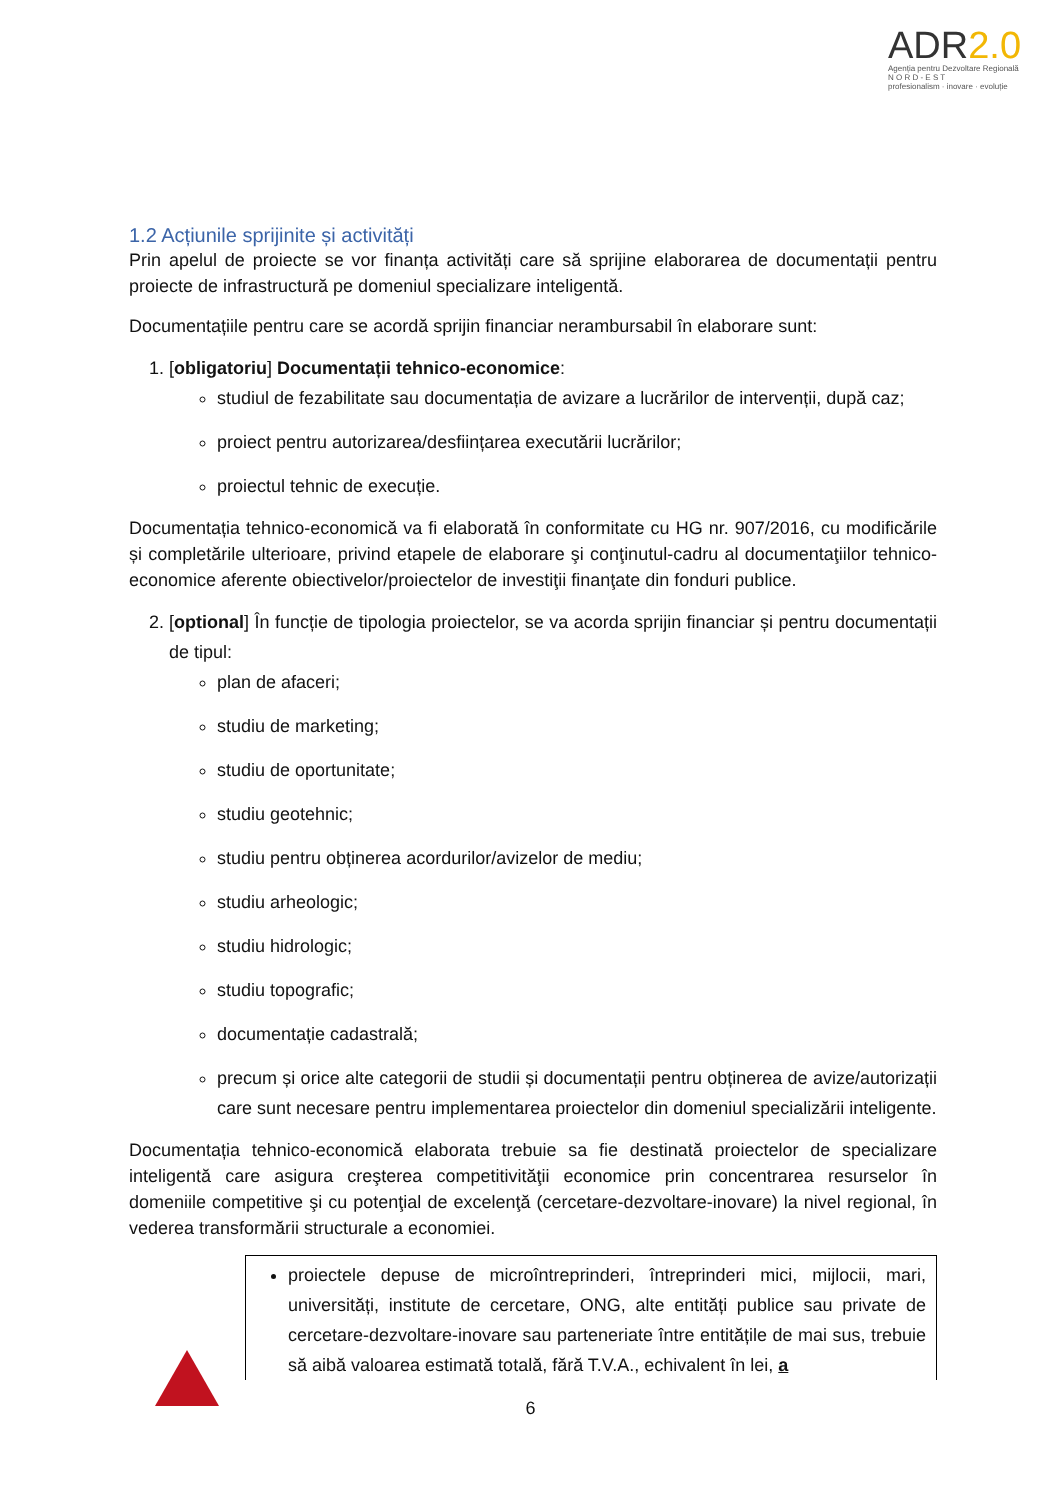ADR2.0
Agenția pentru Dezvoltare Regională
N O R D - E S T
profesionalism · inovare · evoluție
1.2 Acțiunile sprijinite și activități
Prin apelul de proiecte se vor finanța activități care să sprijine elaborarea de documentații pentru proiecte de infrastructură pe domeniul specializare inteligentă.
Documentațiile pentru care se acordă sprijin financiar nerambursabil în elaborare sunt:
1. [obligatoriu] Documentații tehnico-economice:
studiul de fezabilitate sau documentația de avizare a lucrărilor de intervenții, după caz;
proiect pentru autorizarea/desființarea executării lucrărilor;
proiectul tehnic de execuție.
Documentația tehnico-economică va fi elaborată în conformitate cu HG nr. 907/2016, cu modificările și completările ulterioare, privind etapele de elaborare şi conţinutul-cadru al documentaţiilor tehnico-economice aferente obiectivelor/proiectelor de investiţii finanţate din fonduri publice.
2. [optional] În funcție de tipologia proiectelor, se va acorda sprijin financiar și pentru documentații de tipul:
plan de afaceri;
studiu de marketing;
studiu de oportunitate;
studiu geotehnic;
studiu pentru obținerea acordurilor/avizelor de mediu;
studiu arheologic;
studiu hidrologic;
studiu topografic;
documentație cadastrală;
precum și orice alte categorii de studii și documentații pentru obținerea de avize/autorizații care sunt necesare pentru implementarea proiectelor din domeniul specializării inteligente.
Documentația tehnico-economică elaborata trebuie sa fie destinată proiectelor de specializare inteligentă care asigura creşterea competitivităţii economice prin concentrarea resurselor în domeniile competitive şi cu potenţial de excelenţă (cercetare-dezvoltare-inovare) la nivel regional, în vederea transformării structurale a economiei.
proiectele depuse de microîntreprinderi, întreprinderi mici, mijlocii, mari, universități, institute de cercetare, ONG, alte entități publice sau private de cercetare-dezvoltare-inovare sau parteneriate între entitățile de mai sus, trebuie să aibă valoarea estimată totală, fără T.V.A., echivalent în lei, a
6